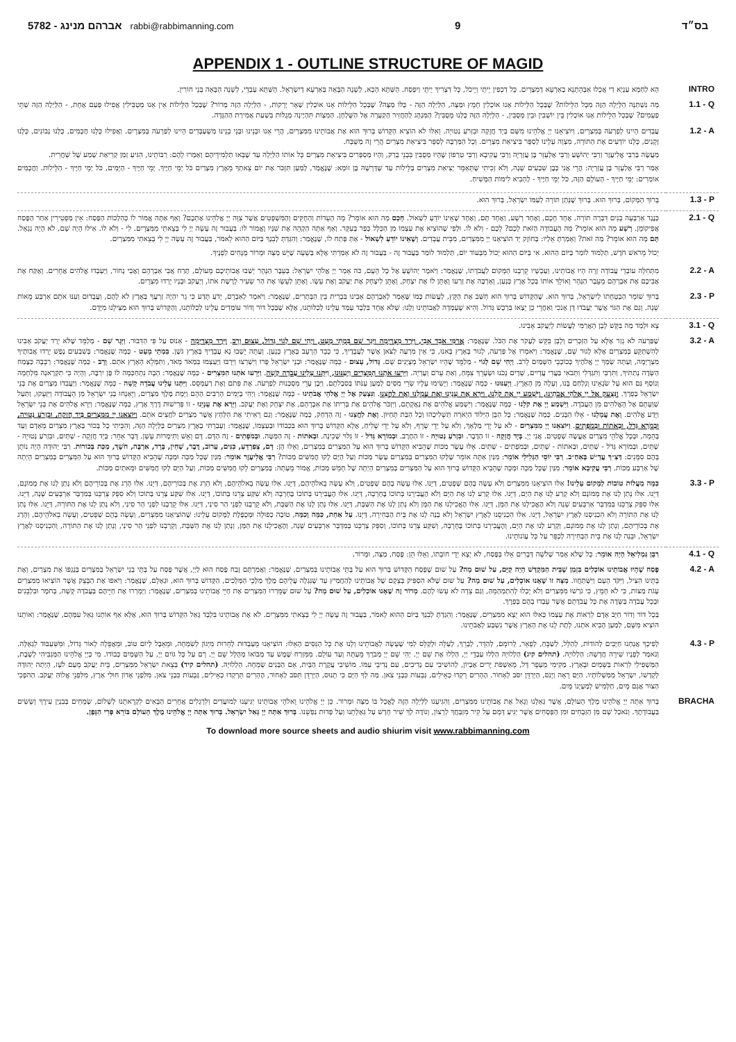5782 - אברהם מנינג rabbi@rabbimanning.com
9 בס״ד
APPENDIX 1 - OUTLINE STRUCTURE OF MAGID
| INTRO | הָא לַחְמָא עַנְיָא דִי אֲכָלוּ אַבְהָתָנָא בְאַרְעָא דְמִצְרָיִם. כָּל דִכְפִין יֵיתֵי וְיֵיכֹל, כָּל דִצְרִיךְ יֵיתֵי וְיִפְסַח. הָשַּׁתָּא הָכָא, לְשָׁנָה הַבָּאָה בְּאַרְעָא דְיִשְׂרָאֵל. הָשַּׁתָּא עַבְדֵי, לְשָׁנָה הַבָּאָה בְּנֵי חוֹרִין. |
| 1.1 - Q | מַה נִּשְׁתַּנָּה הַלַּיְלָה הַזֶּה מִכָּל הַלֵּילוֹת? שֶׁבְּכָל הַלֵּילוֹת אָנוּ אוֹכְלִין חָמֵץ וּמַצָּה, הַלַּיְלָה הַזֶּה - כֻּלּוֹ מַצָּה? שֶׁבְּכָל הַלֵּילוֹת אָנוּ אוֹכְלִין שְׁאָר יְרָקוֹת, - הַלַּיְלָה הַזֶּה מָרוֹר? שֶׁבְּכָל הַלֵּילוֹת אֵין אָנוּ מַטְבִּילִין אֲפִילוּ פַּעַם אֶחָת, - הַלַּיְלָה הַזֶּה שְׁתֵּי פְעָמִים? שֶׁבְּכָל הַלֵּילוֹת אָנוּ אוֹכְלִין בֵּין יוֹשְׁבִין וּבֵין מְסֻבִּין, - הַלַּיְלָה הַזֶּה כֻּלָּנוּ מְסֻבִּין? הַמִנְהָג לְהַחֲזִיר הַקְעָרָה אֶל הַשֻּׁלְחָן. הַמִצְוֹת תִּהְיֶינָה מְגֻלּוֹת בִּשְׁעַת אֲמִירַת הַהַגָּדָה. |
| 1.2 - A | עֲבָדִים הָיִינוּ לְפַרְעֹה בְּמִצְרָיִם, וַיּוֹצִיאֵנוּ יְיָ אֱלֹהֵינוּ מִשָּׁם בְּיָד חֲזָקָה וּבִזְרֹעַ נְטוּיָה. וְאִלּוּ לֹא הוֹצִיא הַקָּדוֹשׁ בָּרוּךְ הוּא אֶת אֲבוֹתֵינוּ מִמִּצְרַיִם, הֲרֵי אָנוּ וּבָנֵינוּ וּבְנֵי בָנֵינוּ מְשֻׁעְבָּדִים הָיִינוּ לְפַרְעֹה בְּמִצְרָיִם. וַאֲפִילוּ כֻּלָּנוּ חֲכָמִים, כֻּלָּנוּ נְבוֹנִים, כֻּלָּנוּ זְקֵנִים, כֻּלָּנוּ יוֹדְעִים אֶת הַתּוֹרָה, מִצְוָה עָלֵינוּ לְסַפֵּר בִּיצִיאַת מִצְרָיִם. וְכָל הַמַּרְבֶּה לְסַפֵּר בִּיצִיאַת מִצְרַיִם הֲרֵי זֶה מְשֻׁבָּח. מַעֲשֶׂה בְּרַבִּי אֱלִיעֶזֶר וְרַבִּי יְהוֹשֻׁעַ וְרַבִּי אֶלְעָזָר בֶּן עֲזַרְיָה וְרַבִּי עֲקִיבָא וְרַבִּי טַרְפוֹן שֶׁהָיוּ מְסֻבִּין בִּבְנֵי בְרַק, וְהָיוּ מְסַפְּרִים בִּיצִיאַת מִצְרַיִם כָּל אוֹתוֹ הַלַּיְלָה עַד שֶׁבָּאוּ תַלְמִידֵיהֶם וְאָמְרוּ לָהֶם: רַבּוֹתֵינוּ, הִגִּיעַ זְמַן קְרִיאַת שְׁמַע שֶׁל שַׁחֲרִית. אָמַר רַבִּי אֶלְעָזָר בֶּן עֲזַרְיָה: הֲרֵי אֲנִי כְּבֶן שִׁבְעִים שָׁנָה, וְלֹא זָכִיתִי שֶׁתֵּאָמֵר יְצִיאַת מִצְרַיִם בַּלֵּילוֹת עַד שֶׁדְּרָשָׁהּ בֶּן זוֹמָא: שֶׁנֶּאֱמַר, לְמַעַן תִּזְכֹּר אֶת יוֹם צֵאתְךָ מֵאֶרֶץ מִצְרַיִם כֹּל יְמֵי חַיֶּיךָ. יְמֵי חַיֶּיךָ - הַיָּמִים, כֹּל יְמֵי חַיֶּיךָ - הַלֵּילוֹת. וַחֲכָמִים אוֹמְרִים: יְמֵי חַיֶּיךָ - הָעוֹלָם הַזֶּה, כֹּל יְמֵי חַיֶּיךָ - לְהָבִיא לִימוֹת הַמָּשִׁיחַ. |
| 1.3 - P | בָּרוּךְ הַמָּקוֹם, בָּרוּךְ הוּא. בָּרוּךְ שֶׁנָּתַן תּוֹרָה לְעַמּוֹ יִשְׂרָאֵל, בָּרוּךְ הוּא. |
| 2.1 - Q | כְּנֶגֶד אַרְבָּעָה בָנִים דִּבְּרָה תוֹרָה. אֶחָד חָכָם, וְאֶחָד רָשָׁע, וְאֶחָד תָּם, וְאֶחָד שֶׁאֵינוֹ יוֹדֵעַ לִשְׁאוֹל. חָכָם מָה הוּא אוֹמֵר? מָה הָעֵדוֹת וְהַחֻקִּים וְהַמִּשְׁפָּטִים אֲשֶׁר צִוָּה יְיָ אֱלֹהֵינוּ אֶתְכֶם? וְאַף אַתָּה אֱמוֹר לוֹ כְּהִלְכוֹת הַפֶּסַח: אֵין מַפְטִירִין אַחַר הַפֶּסַח אֲפִיקוֹמָן. רָשָׁע מָה הוּא אוֹמֵר? מָה הָעֲבוֹדָה הַזֹּאת לָכֶם? לָכֶם - וְלֹא לוֹ. וּלְפִי שֶׁהוֹצִיא אֶת עַצְמוֹ מִן הַכְּלָל כָּפַר בְּעִקָּר. וְאַף אַתָּה הַקְהֵה אֶת שִׁנָּיו וֶאֱמוֹר לוֹ: בַּעֲבוּר זֶה עָשָׂה יְיָ לִי בְּצֵאתִי מִמִּצְרָיִם. לִי - וְלֹא לוֹ. אִילּוּ הָיָה שָׁם, לֹא הָיָה נִגְאָל. תָּם מָה הוּא אוֹמֵר? מַה זֹּאת? וְאָמַרְתָּ אֵלָיו: בְּחוֹזֶק יָד הוֹצִיאָנוּ יְיָ מִמִּצְרַיִם, מִבֵּית עֲבָדִים. וְשֶׁאֵינוֹ יוֹדֵעַ לִשְׁאוֹל - אַתְּ פְּתַח לוֹ, שֶׁנֶּאֱמַר: וְהִגַּדְתָּ לְבִנְךָ בַּיּוֹם הַהוּא לֵאמֹר, בַּעֲבוּר זֶה עָשָׂה יְיָ לִי בְּצֵאתִי מִמִּצְרָיִם. יָכוֹל מֵרֹאשׁ חֹדֶשׁ, תַּלְמוּד לוֹמַר בַּיּוֹם הַהוּא. אִי בַּיּוֹם הַהוּא יָכוֹל מִבְּעוֹד יוֹם, תַּלְמוּד לוֹמַר בַּעֲבוּר זֶה - בַּעֲבוּר זֶה לֹא אָמַרְתִּי אֶלָּא בְּשָׁעָה שֶׁיֵּשׁ מַצָּה וּמָרוֹר מֻנָּחִים לְפָנֶיךָ. |
| 2.2 - A | מִתְּחִלָּה עוֹבְדֵי עֲבוֹדָה זָרָה הָיוּ אֲבוֹתֵינוּ, וְעַכְשָׁיו קֵרְבָנוּ הַמָּקוֹם לַעֲבֹדָתוֹ, שֶׁנֶּאֱמַר: וַיֹּאמֶר יְהוֹשֻׁעַ אֶל כָּל הָעָם, כֹּה אָמַר יְיָ אֱלֹהֵי יִשְׂרָאֵל: בְּעֵבֶר הַנָּהָר יָשְׁבוּ אֲבוֹתֵיכֶם מֵעוֹלָם, תֶּרַח אֲבִי אַבְרָהָם וַאֲבִי נָחוֹר, וַיַּעַבְדוּ אֱלֹהִים אֲחֵרִים. וָאֶקַּח אֶת אֲבִיכֶם אֶת אַבְרָהָם מֵעֵבֶר הַנָּהָר וָאוֹלֵךְ אוֹתוֹ בְּכָל אֶרֶץ כְּנָעַן, וָאַרְבֶּה אֶת זַרְעוֹ וָאֶתֵּן לוֹ אֶת יִצְחָק, וָאֶתֵּן לְיִצְחָק אֶת יַעֲקֹב וְאֶת עֵשָׂו. וָאֶתֵּן לְעֵשָׂו אֶת הַר שֵׂעִיר לָרֶשֶׁת אֹתוֹ, וְיַעֲקֹב וּבָנָיו יָרְדוּ מִצְרָיִם. |
| 2.3 - P | בָּרוּךְ שׁוֹמֵר הַבְטָחָתוֹ לְיִשְׂרָאֵל, בָּרוּךְ הוּא. שֶׁהַקָּדוֹשׁ בָּרוּךְ הוּא חִשַּׁב אֶת הַקֵּץ, לַעֲשׂוֹת כְּמוֹ שֶּׁאָמַר לְאַבְרָהָם אָבִינוּ בִּבְרִית בֵּין הַבְּתָרִים, שֶׁנֶּאֱמַר: וַיֹּאמֶר לְאַבְרָם, יָדֹעַ תֵּדַע כִּי גֵר יִהְיֶה זַרְעֲךָ בְּאֶרֶץ לֹא לָהֶם, וַעֲבָדוּם וְעִנּוּ אֹתָם אַרְבַּע מֵאוֹת שָׁנָה. וְגַם אֶת הַגּוֹי אֲשֶׁר יַעֲבֹדוּ דָּן אָנֹכִי וְאַחֲרֵי כֵן יֵצְאוּ בִּרְכֻשׁ גָּדוֹל. וְהִיא שֶׁעָמְדָה לַאֲבוֹתֵינוּ וְלָנוּ: שֶׁלֹּא אֶחָד בִּלְבָד עָמַד עָלֵינוּ לְכַלּוֹתֵנוּ, אֶלָּא שֶׁבְּכָל דּוֹר וָדוֹר עוֹמְדִים עָלֵינוּ לְכַלּוֹתֵנוּ, וְהַקָּדוֹשׁ בָּרוּךְ הוּא מַצִּילֵנוּ מִיָּדָם. |
| 3.1 - Q | צֵא וּלְמַד מַה בִּקֵּשׁ לָבָן הָאֲרַמִּי לַעֲשׂוֹת לְיַעֲקֹב אָבִינוּ. |
| 3.2 - A | שֶׁפַּרְעֹה לֹא גָזַר אֶלָּא עַל הַזְּכָרִים וְלָבָן בִּקֵּשׁ לַעֲקֹר אֶת הַכֹּל. שֶׁנֶּאֱמַר: אֲרַמִּי אֹבֵד אָבִי, וַיֵּרֶד מִצְרַיְמָה וַיָּגָר שָׁם בִּמְתֵי מְעָט, וַיְהִי שָׁם לְגוֹי גָּדוֹל, עָצוּם וָרָב . וַיֵּרֶד מִצְרַיְמָה - אָנוּס עַל פִּי הַדִּבּוּר. וַיָּגָר שָׁם - מְלַמֵּד שֶׁלֹּא יָרַד יַעֲקֹב אָבִינוּ לְהִשְׁתַּקֵּעַ בְּמִצְרַיִם אֶלָּא לָגוּר שָׁם, שֶׁנֶּאֱמַר: וַיֹּאמְרוּ אֶל פַּרְעֹה, לָגוּר בָּאָרֶץ בָּאנוּ, כִּי אֵין מִרְעֶה לַצֹּאן אֲשֶׁר לַעֲבָדֶיךָ, כִּי כָבֵד הָרָעָב בְּאֶרֶץ כְּנָעַן. וְעַתָּה יֵשְׁבוּ נָא עֲבָדֶיךָ בְּאֶרֶץ גֹּשֶׁן. בִּמְתֵי מְעָט - כְּמָה שֶׁנֶּאֱמַר: בְּשִׁבְעִים נֶפֶשׁ יָרְדוּ אֲבוֹתֶיךָ מִצְרָיְמָה, וְעַתָּה שָׂמְךָ יְיָ אֱלֹהֶיךָ כְּכוֹכְבֵי הַשָּׁמַיִם לָרֹב. וַיְהִי שָׁם לְגוֹי - מְלַמֵּד שֶׁהָיוּ יִשְׂרָאֵל מְצֻיָּנִים שָׁם. גָּדוֹל, עָצוּם - כְּמָה שֶׁנֶּאֱמַר: וּבְנֵי יִשְׂרָאֵל פָּרוּ וַיִּשְׁרְצוּ וַיִּרְבּוּ וַיַּעַצְמוּ בִּמְאֹד מְאֹד, וַתִּמָּלֵא הָאָרֶץ אֹתָם. וָרָב - כְּמָה שֶׁנֶּאֱמַר: רְבָבָה כְּצֶמַח הַשָּׂדֶה נְתַתִּיךְ, וַתִּרְבִּי וַתִּגְדְּלִי וַתָּבֹאִי בַּעֲדִי עֲדָיִים, שָׁדַיִם נָכֹנוּ וּשְׂעָרֵךְ צִמֵּחַ, וְאַתְּ עֵרֹם וְעֶרְיָה. וַיָּרֵעוּ אֹתָנוּ הַמִּצְרִים וַיְעַנּוּנוּ, וַיִּתְּנוּ עָלֵינוּ עֲבֹדָה קָשָׁה . וַיָּרֵעוּ אֹתָנוּ הַמִּצְרִים - כְּמָה שֶׁנֶּאֱמַר: הָבָה נִתְחַכְּמָה לוֹ פֶּן יִרְבֶּה, וְהָיָה כִּי תִקְרֶאנָה מִלְחָמָה וְנוֹסַף גַּם הוּא עַל שֹׂנְאֵינוּ וְנִלְחַם בָּנוּ, וְעָלָה מִן הָאָרֶץ. וַיְעַנּוּנוּ - כְּמָה שֶׁנֶּאֱמַר: וַיָּשִׂימוּ עָלָיו שָׂרֵי מִסִּים לְמַעַן עַנֹּתוֹ בְּסִבְלֹתָם. וַיִּבֶן עָרֵי מִסְכְּנוֹת לְפַרְעֹה. אֶת פִּתֹם וְאֶת רַעַמְסֵס. וַיִּתְּנוּ עָלֵינוּ עֲבֹדָה קָשָׁה - כְּמָה שֶׁנֶּאֱמַר: וַיַּעֲבִדוּ מִצְרַיִם אֶת בְּנֵי יִשְׂרָאֵל בְּפָרֶךְ. וַנִּצְעַק אֶל יְיָ אֱלֹהֵי אֲבֹתֵינוּ, וַיִּשְׁמַע יְיָ אֶת קֹלֵנוּ, וַיַּרְא אֶת עָנְיֵנוּ וְאֶת עֲמָלֵנוּ וְאֶת לַחֲצֵנוּ . וַנִּצְעַק אֶל יְיָ אֱלֹהֵי אֲבֹתֵינוּ - כְּמָה שֶׁנֶּאֱמַר: וַיְהִי בַיָּמִים הָרַבִּים הָהֵם וַיָּמָת מֶלֶךְ מִצְרַיִם, וַיֵּאָנְחוּ בְנֵי יִשְׂרָאֵל מִן הָעֲבוֹדָה וַיִּזְעָקוּ, וַתַּעַל שַׁוְעָתָם אֶל הָאֱלֹהִים מִן הָעֲבֹדָה. וַיִּשְׁמַע יְיָ אֶת קֹלֵנוּ - כְּמָה שֶׁנֶּאֱמַר: וַיִּשְׁמַע אֱלֹהִים אֶת נַאֲקָתָם, וַיִּזְכֹּר אֱלֹהִים אֶת בְּרִיתוֹ אֶת אַבְרָהָם, אֶת יִצְחָק וְאֶת יַעֲקֹב. וַיַּרְא אֶת עָנְיֵנוּ - זוֹ פְּרִישׁוּת דֶּרֶךְ אֶרֶץ, כְּמָה שֶׁנֶּאֱמַר: וַיַּרְא אֱלֹהִים אֶת בְּנֵי יִשְׂרָאֵל וַיֵּדַע אֱלֹהִים. וְאֶת עֲמָלֵנוּ - אֵלּוּ הַבָּנִים. כְּמָה שֶׁנֶּאֱמַר: כָּל הַבֵּן הַיִּלּוֹד הַיְאֹרָה תַּשְׁלִיכֻהוּ וְכָל הַבַּת תְּחַיּוּן. וְאֶת לַחֲצֵנוּ - זֶה הַדְּחַק, כְּמָה שֶׁנֶּאֱמַר: וְגַם רָאִיתִי אֶת הַלַּחַץ אֲשֶׁר מִצְרַיִם לֹחֲצִים אֹתָם. וַיּוֹצִאֵנוּ יְיָ מִמִּצְרַיִם בְּיָד חֲזָקָה, וּבִזְרֹעַ נְטוּיָה, וּבְמֹרָא גָּדֹל, וּבְאֹתוֹת וּבְמֹפְתִים . וַיּוֹצִאֵנוּ יְיָ מִמִּצְרַיִם - לֹא עַל יְדֵי מַלְאָךְ, וְלֹא עַל יְדֵי שָׂרָף, וְלֹא עַל יְדֵי שָׁלִיחַ, אֶלָּא הַקָּדוֹשׁ בָּרוּךְ הוּא בִּכְבוֹדוֹ וּבְעַצְמוֹ, שֶׁנֶּאֱמַר: וְעָבַרְתִּי בְאֶרֶץ מִצְרַיִם בַּלַּיְלָה הַזֶּה, וְהִכֵּיתִי כָל בְּכוֹר בְּאֶרֶץ מִצְרַיִם מֵאָדָם וְעַד בְּהֵמָה, וּבְכָל אֱלֹהֵי מִצְרַיִם אֶעֱשֶׂה שְׁפָטִים. אֲנִי יְיָ. בְּיָד חֲזָקָה - זוֹ הַדֶּבֶר. וּבִזְרֹעַ נְטוּיָה - זוֹ הַחֶרֶב. וּבְמוֹרָא גָּדֹל - זוֹ גִּלּוּי שְׁכִינָה. וּבְאֹתוֹת - זֶה הַמַּטֶּה. וּבְמֹפְתִים - זֶה הַדָּם. דָּם וָאֵשׁ וְתִימְרוֹת עָשָׁן. דָּבָר אַחֵר: בְּיָד חֲזָקָה - שְׁתַּיִם, וּבִזְרֹעַ נְטוּיָה - שְׁתַּיִם, וּבְמוֹרָא גָּדֹל - שְׁתַּיִם, וּבְאֹתוֹת - שְׁתַּיִם, וּבְמֹפְתִים - שְׁתַּיִם. אֵלּוּ עֶשֶׂר מַכּוֹת שֶׁהֵבִיא הַקָּדוֹשׁ בָּרוּךְ הוּא עַל הַמִּצְרִים בְּמִצְרַיִם, וְאֵלּוּ הֵן: דָּם, צְפַרְדֵּעַ, כִּנִּים, עָרוֹב, דֶּבֶר, שְׁחִין, בָּרָד, אַרְבֶּה, חֹשֶׁךְ, מַכַּת בְּכוֹרוֹת . רַבִּי יְהוּדָה הָיָה נוֹתֵן בָּהֶם סִמָּנִים: דְּצַ״ךְ עֲדַ״שׁ בְּאַחַ״ב . רַבִּי יוֹסֵי הַגְּלִילִי אוֹמֵר : מִנַּיִן אַתָּה אוֹמֵר שֶׁלָּקוּ הַמִּצְרִים בְּמִצְרַיִם עֶשֶׂר מַכּוֹת וְעַל הַיָּם לָקוּ חֲמִשִּׁים מַכּוֹת? רַבִּי אֱלִיעֶזֶר אוֹמֵר : מִנַּיִן שֶׁכָּל מַכָּה וּמַכָּה שֶׁהֵבִיא הַקָּדוֹשׁ בָּרוּךְ הוּא עַל הַמִּצְרִים בְּמִצְרַיִם הָיְתָה שֶׁל אַרְבַּע מַכּוֹת. רַבִּי עֲקִיבָא אוֹמֵר : מִנַּיִן שֶׁכָּל מַכָּה וּמַכָּה שֶׁהֵבִיא הַקָּדוֹשׁ בָּרוּךְ הוּא עַל הַמִּצְרִים בְּמִצְרַיִם הָיְתָה שֶׁל חָמֵשׁ מַכּוֹת, אֱמוֹר מֵעַתָּה: בְּמִצְרַיִם לָקוּ חֲמִשִּׁים מַכּוֹת, וְעַל הַיָּם לָקוּ חֲמִשִּׁים וּמָאתַיִם מַכּוֹת. |
| 3.3 - P | כַּמָּה מַעֲלוֹת טוֹבוֹת לַמָּקוֹם עָלֵינוּ! אִלּוּ הוֹצִיאָנוּ מִמִּצְרַיִם וְלֹא עָשָׂה בָהֶם שְׁפָטִים, דַּיֵּנוּ. אִלּוּ עָשָׂה בָהֶם שְׁפָטִים, וְלֹא עָשָׂה בֵאלֹהֵיהֶם, דַּיֵּנוּ. אִלּוּ עָשָׂה בֵאלֹהֵיהֶם, וְלֹא הָרַג אֶת בְּכוֹרֵיהֶם, דַּיֵּנוּ. אִלּוּ הָרַג אֶת בְּכוֹרֵיהֶם וְלֹא נָתַן לָנוּ אֶת מָמוֹנָם, דַּיֵּנוּ. אִלּוּ נָתַן לָנוּ אֶת מָמוֹנָם וְלֹא קָרַע לָנוּ אֶת הַיָּם, דַּיֵּנוּ. אִלּוּ קָרַע לָנוּ אֶת הַיָּם וְלֹא הֶעֱבִירָנוּ בְּתוֹכוֹ בֶּחָרָבָה, דַּיֵּנוּ. אִלּוּ הֶעֱבִירָנוּ בְּתוֹכוֹ בֶּחָרָבָה וְלֹא שִׁקַּע צָרֵנוּ בְּתוֹכוֹ, דַּיֵּנוּ. אִלּוּ שִׁקַּע צָרֵנוּ בְּתוֹכוֹ וְלֹא סִפֵּק צָרְכֵּנוּ בְּמִדְבָּר אַרְבָּעִים שָׁנָה, דַּיֵּנוּ. אִלּוּ סִפֵּק צָרְכֵּנוּ בְּמִדְבָּר אַרְבָּעִים שָׁנָה וְלֹא הֶאֱכִילָנוּ אֶת הַמָּן, דַּיֵּנוּ. אִלּוּ הֶאֱכִילָנוּ אֶת הַמָּן וְלֹא נָתַן לָנוּ אֶת הַשַּׁבָּת, דַּיֵּנוּ. אִלּוּ נָתַן לָנוּ אֶת הַשַּׁבָּת, וְלֹא קֵרְבָנוּ לִפְנֵי הַר סִינַי, דַּיֵּנוּ. אִלּוּ קֵרְבָנוּ לִפְנֵי הַר סִינַי, וְלֹא נָתַן לָנוּ אֶת הַתּוֹרָה, דַּיֵּנוּ. אִלּוּ נָתַן לָנוּ אֶת הַתּוֹרָה וְלֹא הִכְנִיסָנוּ לְאֶרֶץ יִשְׂרָאֵל, דַּיֵּנוּ. אִלּוּ הִכְנִיסָנוּ לְאֶרֶץ יִשְׂרָאֵל וְלֹא בָנָה לָנוּ אֶת בֵּית הַבְּחִירָה, דַּיֵּנוּ. עַל אַחַת, כַּמָּה וְכַמָּה , טוֹבָה כְפוּלָה וּמְכֻפֶּלֶת לַמָּקוֹם עָלֵינוּ: שֶׁהוֹצִיאָנוּ מִמִּצְרַיִם, וְעָשָׂה בָהֶם שְׁפָטִים, וְעָשָׂה בֵאלֹהֵיהֶם, וְהָרַג אֶת בְּכוֹרֵיהֶם, וְנָתַן לָנוּ אֶת מָמוֹנָם, וְקָרַע לָנוּ אֶת הַיָּם, וְהֶעֱבִירָנוּ בְּתוֹכוֹ בֶּחָרָבָה, וְשִׁקַּע צָרֵנוּ בְּתוֹכוֹ, וְסִפֵּק צָרְכֵּנוּ בְּמִדְבָּר אַרְבָּעִים שָׁנָה, וְהֶאֱכִילָנוּ אֶת הַמָּן, וְנָתַן לָנוּ אֶת הַשַּׁבָּת, וְקֵרְבָנוּ לִפְנֵי הַר סִינַי, וְנָתַן לָנוּ אֶת הַתּוֹרָה, וְהִכְנִיסָנוּ לְאֶרֶץ יִשְׂרָאֵל, וּבָנָה לָנוּ אֶת בֵּית הַבְּחִירָה לְכַפֵּר עַל כָּל עֲוֹנוֹתֵינוּ. |
| 4.1 - Q | רַבָּן גַּמְלִיאֵל הָיָה אוֹמֵר : כָּל שֶׁלֹּא אָמַר שְׁלֹשָׁה דְּבָרִים אֵלּוּ בַּפֶּסַח, לֹא יָצָא יְדֵי חוֹבָתוֹ, וְאֵלּוּ הֵן: פֶּסַח, מַצָּה, וּמָרוֹר. |
| 4.2 - A | פֶּסַח שֶׁהָיוּ אֲבוֹתֵינוּ אוֹכְלִים בִּזְמַן שֶׁבֵּית הַמִּקְדָּשׁ הָיָה קַיָּם, עַל שׁוּם מָה? עַל שׁוּם שֶׁפָּסַח הַקָּדוֹשׁ בָּרוּךְ הוּא עַל בָּתֵּי אֲבוֹתֵינוּ בְּמִצְרַיִם, שֶׁנֶּאֱמַר: וַאֲמַרְתֶּם זֶבַח פֶּסַח הוּא לַיְיָ, אֲשֶׁר פָּסַח עַל בָּתֵּי בְנֵי יִשְׂרָאֵל בְּמִצְרַיִם בְּנָגְפּוֹ אֶת מִצְרַיִם, וְאֶת בָּתֵּינוּ הִצִּיל, וַיִּקֹּד הָעָם וַיִּשְּׁתַּחֲווּ. מַצָּה זוֹ שֶׁאָנוּ אוֹכְלִים, עַל שׁוּם מָה? עַל שׁוּם שֶׁלֹּא הִסְפִּיק בְּצֵקָם שֶׁל אֲבוֹתֵינוּ לְהַחֲמִיץ עַד שֶׁנִּגְלָה עֲלֵיהֶם מֶלֶךְ מַלְכֵי הַמְּלָכִים, הַקָּדוֹשׁ בָּרוּךְ הוּא, וּגְאָלָם, שֶׁנֶּאֱמַר: וַיֹּאפוּ אֶת הַבָּצֵק אֲשֶׁר הוֹצִיאוּ מִמִּצְרַיִם עֻגֹת מַצּוֹת, כִּי לֹא חָמֵץ, כִּי גֹרְשׁוּ מִמִּצְרַיִם וְלֹא יָכְלוּ לְהִתְמַהְמֵהַּ, וְגַם צֵדָה לֹא עָשׂוּ לָהֶם. מָרוֹר זֶה שֶׁאָנוּ אוֹכְלִים, עַל שׁוּם מָה? עַל שׁוּם שֶׁמֵּרְרוּ הַמִּצְרִים אֶת חַיֵּי אֲבוֹתֵינוּ בְּמִצְרַיִם, שֶׁנֶּאֱמַר: וַיְמָרְרוּ אֶת חַיֵּיהֶם בַּעֲבֹדָה קָשָׁה, בְּחֹמֶר וּבִלְבֵנִים וּבְכָל עֲבֹדָה בַּשָּׂדֶה אֶת כָּל עֲבֹדָתָם אֲשֶׁר עָבְדוּ בָהֶם בְּפָרֶךְ. בְּכָל דּוֹר וָדוֹר חַיָּב אָדָם לִרְאוֹת אֶת עַצְמוֹ כְּאִלּוּ הוּא יָצָא מִמִּצְרַיִם, שֶׁנֶּאֱמַר: וְהִגַּדְתָּ לְבִנְךָ בַּיּוֹם הַהוּא לֵאמֹר, בַּעֲבוּר זֶה עָשָׂה יְיָ לִי בְּצֵאתִי מִמִּצְרָיִם. לֹא אֶת אֲבוֹתֵינוּ בִּלְבָד גָּאַל הַקָּדוֹשׁ בָּרוּךְ הוּא, אֶלָּא אַף אוֹתָנוּ גָּאַל עִמָּהֶם, שֶׁנֶּאֱמַר: וְאוֹתָנוּ הוֹצִיא מִשָּׁם, לְמַעַן הָבִיא אֹתָנוּ, לָתֶת לָנוּ אֶת הָאָרֶץ אֲשֶׁר נִשְׁבַּע לַאֲבֹתֵינוּ. |
| 4.3 - P | לְפִיכָךְ אֲנַחְנוּ חַיָּבִים לְהוֹדוֹת, לְהַלֵּל, לְשַׁבֵּחַ, לְפָאֵר, לְרוֹמֵם, לְהַדֵּר, לְבָרֵךְ, לְעַלֵּה וּלְקַלֵּס לְמִי שֶׁעָשָׂה לַאֲבוֹתֵינוּ וְלָנוּ אֶת כָּל הַנִּסִּים הָאֵלּוּ: הוֹצִיאָנוּ מֵעַבְדוּת לְחֵרוּת מִיָּגוֹן לְשִׂמְחָה, וּמֵאֵבֶל לְיוֹם טוֹב, וּמֵאֲפֵלָה לְאוֹר גָּדוֹל, וּמִשִּׁעְבּוּד לִגְאֻלָּה. וְנֹאמַר לְפָנָיו שִׁירָה חֲדָשָׁה: הַלְלוּיָהּ. (תהלים קיג) הַלְלוּיָהּ הַלְלוּ עַבְדֵי יְיָ, הַלְלוּ אֶת שֵׁם יְיָ. יְהִי שֵׁם יְיָ מְבֹרָךְ מֵעַתָּה וְעַד עוֹלָם. מִמִּזְרַח שֶׁמֶשׁ עַד מְבוֹאוֹ מְהֻלָּל שֵׁם יְיָ. רָם עַל כָּל גּוֹיִם יְיָ, עַל הַשָּׁמַיִם כְּבוֹדוֹ. מִי כַּיְיָ אֱלֹהֵינוּ הַמַּגְבִּיהִי לָשָׁבֶת, הַמַּשְׁפִּילִי לִרְאוֹת בַּשָּׁמַיִם וּבָאָרֶץ. מְקִימִי מֵעָפָר דָּל, מֵאַשְׁפֹּת יָרִים אֶבְיוֹן, לְהוֹשִׁיבִי עִם נְדִיבִים, עִם נְדִיבֵי עַמּוֹ. מוֹשִׁיבִי עֲקֶרֶת הַבַּיִת, אֵם הַבָּנִים שְׂמֵחָה. הַלְלוּיָהּ. (תהלים קיד) בְּצֵאת יִשְׂרָאֵל מִמִּצְרַיִם, בֵּית יַעֲקֹב מֵעַם לֹעֵז, הָיְתָה יְהוּדָה לְקָדְשׁוֹ, יִשְׂרָאֵל מַמְשְׁלוֹתָיו. הַיָּם רָאָה וַיָּנֹס, הַיַּרְדֵּן יִסֹּב לְאָחוֹר. הֶהָרִים רָקְדוּ כְאֵילִים, גְּבָעוֹת כִּבְנֵי צֹאן. מַה לְּךָ הַיָּם כִּי תָנוּס, הַיַּרְדֵּן תִּסֹּב לְאָחוֹר, הֶהָרִים תִּרְקְדוּ כְאֵילִים, גְּבָעוֹת כִּבְנֵי צֹאן. מִלִּפְנֵי אָדוֹן חוּלִי אָרֶץ, מִלִּפְנֵי אֱלוֹהַּ יַעֲקֹב. הַהֹפְכִי הַצּוּר אֲגַם מָיִם, חַלָּמִישׁ לְמַעְיְנוֹ מָיִם. |
| BRACHA | בָּרוּךְ אַתָּה יְיָ אֱלֹהֵינוּ מֶלֶךְ הָעוֹלָם, אֲשֶׁר גְּאָלָנוּ וְגָאַל אֶת אֲבוֹתֵינוּ מִמִּצְרַיִם, וְהִגִּיעָנוּ לַלַּיְלָה הַזֶּה לֶאֱכָל בּוֹ מַצָּה וּמָרוֹר. כֵּן יְיָ אֱלֹהֵינוּ וֵאלֹהֵי אֲבוֹתֵינוּ יַגִּיעֵנוּ לְמוֹעֲדִים וְלִרְגָלִים אֲחֵרִים הַבָּאִים לִקְרָאתֵנוּ לְשָׁלוֹם, שְׂמֵחִים בְּבִנְיַן עִירֶךָ וְשָׂשִׂים בַּעֲבוֹדָתֶךָ. וְנֹאכַל שָׁם מִן הַזְּבָחִים וּמִן הַפְּסָחִים אֲשֶׁר יַגִּיעַ דָּמָם עַל קִיר מִזְבַּחֲךָ לְרָצוֹן, וְנוֹדֶה לְךָ שִׁיר חָדָשׁ עַל גְּאֻלָּתֵנוּ וְעַל פְּדוּת נַפְשֵׁנוּ. בָּרוּךְ אַתָּה יְיָ גָּאַל יִשְׂרָאֵל. בָּרוּךְ אַתָּה יְיָ אֱלֹהֵינוּ מֶלֶךְ הָעוֹלָם בּוֹרֵא פְּרִי הַגָּפֶן. |
To download more source sheets and audio shiurim visit www.rabbimanning.com